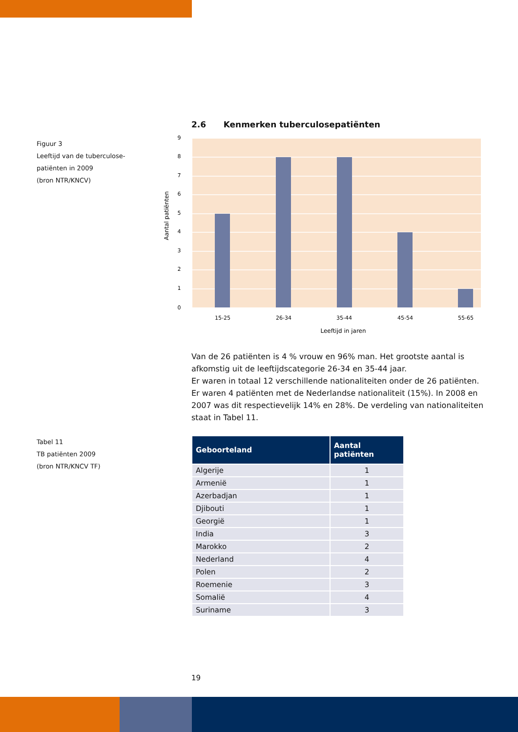Figuur 3
Leeftijd van de tuberculose-
patiënten in 2009
(bron NTR/KNCV)
2.6 Kenmerken tuberculosepatiënten
9
8
7
6
5
4
3
2
1
0
15-25
26-34
35-44
45-54
55-65
Leeftijd in jaren
Aantal patiënten
Van de 26 patiënten is 4 % vrouw en 96% man. Het grootste aantal is afkomstig uit de leeftijdscategorie 26-34 en 35-44 jaar.
Er waren in totaal 12 verschillende nationaliteiten onder de 26 patiënten. Er waren 4 patiënten met de Nederlandse nationaliteit (15%). In 2008 en 2007 was dit respectievelijk 14% en 28%. De verdeling van nationaliteiten staat in Tabel 11.
Tabel 11
TB patiënten 2009
(bron NTR/KNCV TF)
| Geboorteland | Aantal patiënten |
| --- | --- |
| Algerije | 1 |
| Armenië | 1 |
| Azerbadjan | 1 |
| Djibouti | 1 |
| Georgië | 1 |
| India | 3 |
| Marokko | 2 |
| Nederland | 4 |
| Polen | 2 |
| Roemenie | 3 |
| Somalië | 4 |
| Suriname | 3 |
19